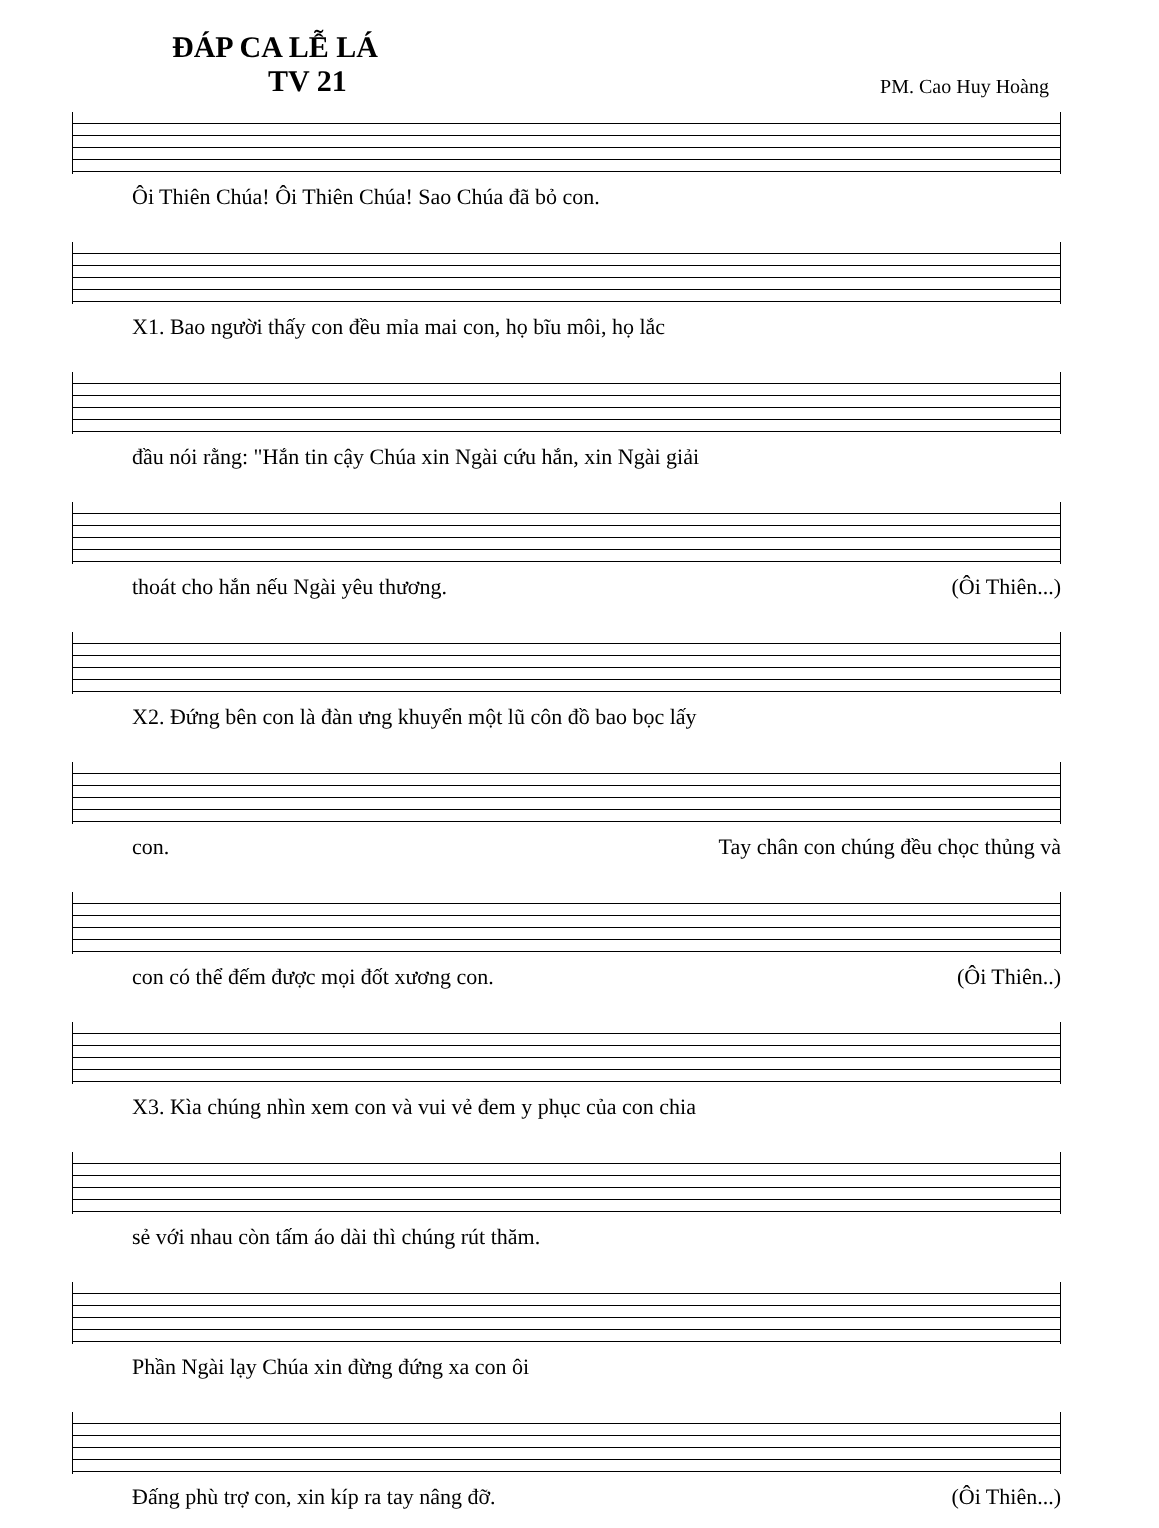ĐÁP CA LỄ LÁ
TV 21 PM. Cao Huy Hoàng
Ôi Thiên Chúa! Ôi Thiên Chúa! Sao Chúa đã bỏ con.
X1. Bao người thấy con đều mỉa mai con, họ bĩu môi, họ lắc
đầu nói rằng: "Hắn tin cậy Chúa xin Ngài cứu hắn, xin Ngài giải
thoát cho hắn nếu Ngài yêu thương. (Ôi Thiên...)
X2. Đứng bên con là đàn ưng khuyển một lũ côn đồ bao bọc lấy
con. Tay chân con chúng đều chọc thủng và
con có thể đếm được mọi đốt xương con. (Ôi Thiên..)
X3. Kìa chúng nhìn xem con và vui vẻ đem y phục của con chia
sẻ với nhau còn tấm áo dài thì chúng rút thăm.
Phần Ngài lạy Chúa xin đừng đứng xa con ôi
Đấng phù trợ con, xin kíp ra tay nâng đỡ. (Ôi Thiên...)